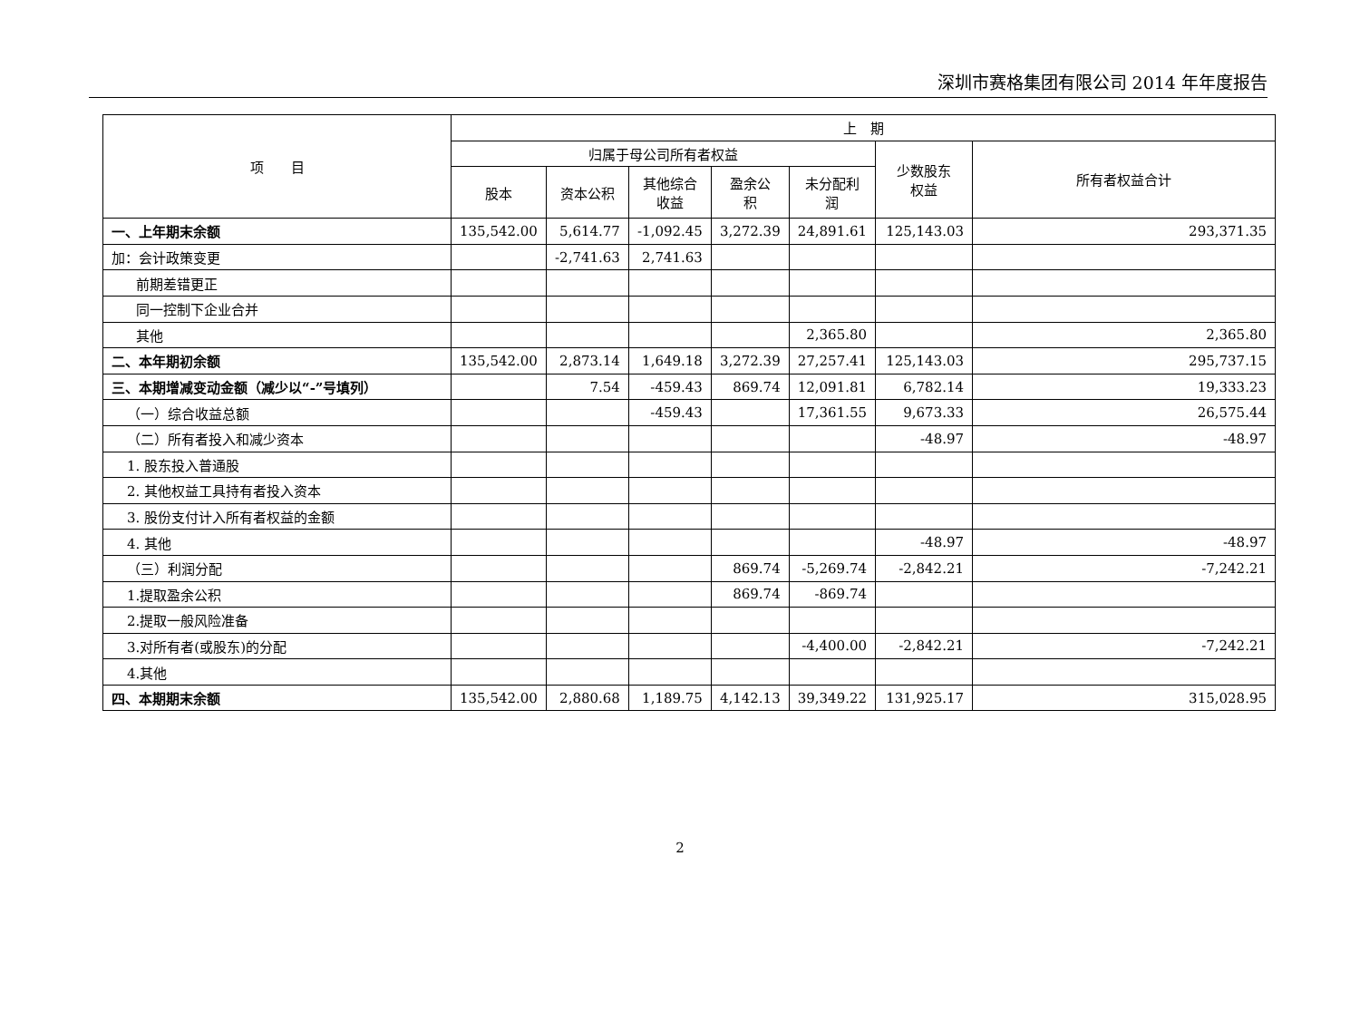深圳市赛格集团有限公司 2014 年年度报告
| 项 目 | 上 期 | | | | | | |
| --- | --- | --- | --- | --- | --- | --- | --- |
| | 归属于母公司所有者权益 | | | | | 少数股东 权益 | 所有者权益合计 |
| | 股本 | 资本公积 | 其他综合 收益 | 盈余公 积 | 未分配利 润 | | |
| 一、上年期末余额 | 135,542.00 | 5,614.77 | -1,092.45 | 3,272.39 | 24,891.61 | 125,143.03 | 293,371.35 |
| 加：会计政策变更 | | -2,741.63 | 2,741.63 | | | | |
| 前期差错更正 | | | | | | | |
| 同一控制下企业合并 | | | | | | | |
| 其他 | | | | | 2,365.80 | | 2,365.80 |
| 二、本年期初余额 | 135,542.00 | 2,873.14 | 1,649.18 | 3,272.39 | 27,257.41 | 125,143.03 | 295,737.15 |
| 三、本期增减变动金额（减少以“-”号填列） | | 7.54 | -459.43 | 869.74 | 12,091.81 | 6,782.14 | 19,333.23 |
| （一）综合收益总额 | | | -459.43 | | 17,361.55 | 9,673.33 | 26,575.44 |
| （二）所有者投入和减少资本 | | | | | | -48.97 | -48.97 |
| 1. 股东投入普通股 | | | | | | | |
| 2. 其他权益工具持有者投入资本 | | | | | | | |
| 3. 股份支付计入所有者权益的金额 | | | | | | | |
| 4. 其他 | | | | | | -48.97 | -48.97 |
| （三）利润分配 | | | | 869.74 | -5,269.74 | -2,842.21 | -7,242.21 |
| 1.提取盈余公积 | | | | 869.74 | -869.74 | | |
| 2.提取一般风险准备 | | | | | | | |
| 3.对所有者(或股东)的分配 | | | | | -4,400.00 | -2,842.21 | -7,242.21 |
| 4.其他 | | | | | | | |
| 四、本期期末余额 | 135,542.00 | 2,880.68 | 1,189.75 | 4,142.13 | 39,349.22 | 131,925.17 | 315,028.95 |
2